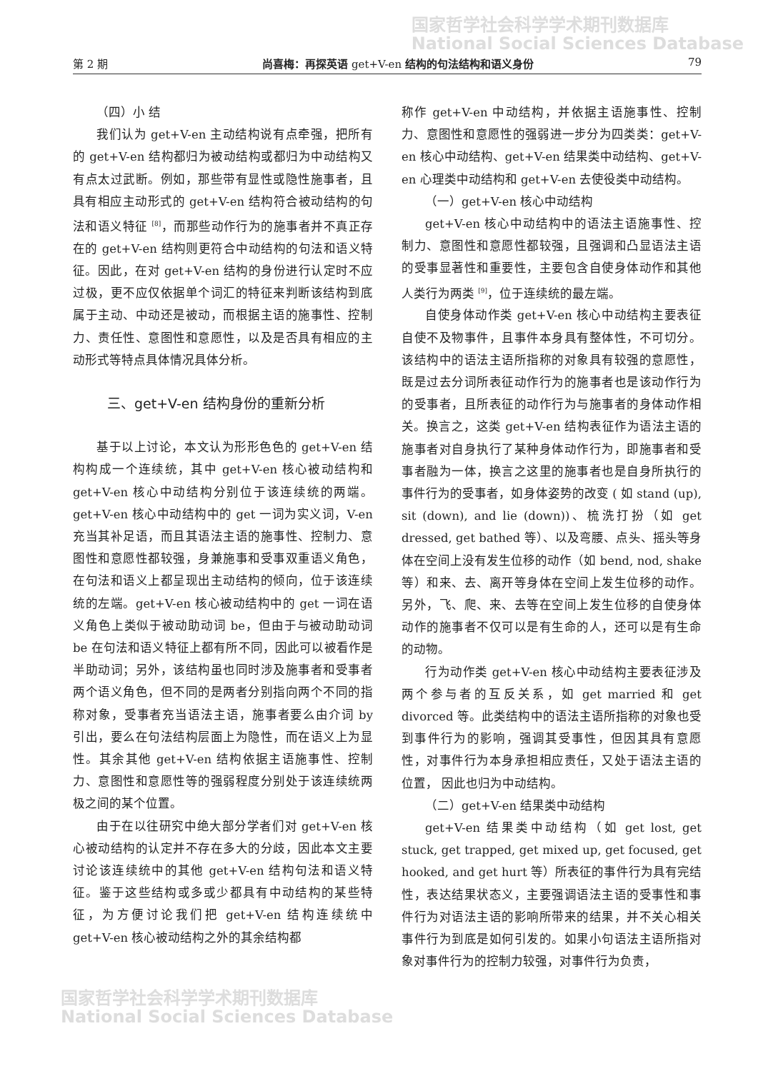国家哲学社会科学学术期刊数据库
National Social Sciences Database
第 2 期 尚喜梅：再探英语 get+V-en 结构的句法结构和语义身份 79
（四）小 结
我们认为 get+V-en 主动结构说有点牵强，把所有的 get+V-en 结构都归为被动结构或都归为中动结构又有点太过武断。例如，那些带有显性或隐性施事者，且具有相应主动形式的 get+V-en 结构符合被动结构的句法和语义特征 <sup>[8]</sup>，而那些动作行为的施事者并不真正存在的 get+V-en 结构则更符合中动结构的句法和语义特征。因此，在对 get+V-en 结构的身份进行认定时不应过极，更不应仅依据单个词汇的特征来判断该结构到底属于主动、中动还是被动，而根据主语的施事性、控制力、责任性、意图性和意愿性，以及是否具有相应的主动形式等特点具体情况具体分析。
三、get+V-en 结构身份的重新分析
基于以上讨论，本文认为形形色色的 get+V-en 结构构成一个连续统，其中 get+V-en 核心被动结构和 get+V-en 核心中动结构分别位于该连续统的两端。get+V-en 核心中动结构中的 get 一词为实义词，V-en 充当其补足语，而且其语法主语的施事性、控制力、意图性和意愿性都较强，身兼施事和受事双重语义角色，在句法和语义上都呈现出主动结构的倾向，位于该连续统的左端。get+V-en 核心被动结构中的 get 一词在语义角色上类似于被动助动词 be，但由于与被动助动词 be 在句法和语义特征上都有所不同，因此可以被看作是半助动词；另外，该结构虽也同时涉及施事者和受事者两个语义角色，但不同的是两者分别指向两个不同的指称对象，受事者充当语法主语，施事者要么由介词 by 引出，要么在句法结构层面上为隐性，而在语义上为显性。其余其他 get+V-en 结构依据主语施事性、控制力、意图性和意愿性等的强弱程度分别处于该连续统两极之间的某个位置。
由于在以往研究中绝大部分学者们对 get+V-en 核心被动结构的认定并不存在多大的分歧，因此本文主要讨论该连续统中的其他 get+V-en 结构句法和语义特征。鉴于这些结构或多或少都具有中动结构的某些特征，为方便讨论我们把 get+V-en 结构连续统中 get+V-en 核心被动结构之外的其余结构都
称作 get+V-en 中动结构，并依据主语施事性、控制力、意图性和意愿性的强弱进一步分为四类类：get+V-en 核心中动结构、get+V-en 结果类中动结构、get+V-en 心理类中动结构和 get+V-en 去使役类中动结构。
（一）get+V-en 核心中动结构
get+V-en 核心中动结构中的语法主语施事性、控制力、意图性和意愿性都较强，且强调和凸显语法主语的受事显著性和重要性，主要包含自使身体动作和其他人类行为两类 <sup>[9]</sup>，位于连续统的最左端。
自使身体动作类 get+V-en 核心中动结构主要表征自使不及物事件，且事件本身具有整体性，不可切分。该结构中的语法主语所指称的对象具有较强的意愿性，既是过去分词所表征动作行为的施事者也是该动作行为的受事者，且所表征的动作行为与施事者的身体动作相关。换言之，这类 get+V-en 结构表征作为语法主语的施事者对自身执行了某种身体动作行为，即施事者和受事者融为一体，换言之这里的施事者也是自身所执行的事件行为的受事者，如身体姿势的改变 ( 如 stand (up), sit (down), and lie (down))、梳洗打扮（如 get dressed, get bathed 等）、以及弯腰、点头、摇头等身体在空间上没有发生位移的动作（如 bend, nod, shake 等）和来、去、离开等身体在空间上发生位移的动作。另外，飞、爬、来、去等在空间上发生位移的自使身体动作的施事者不仅可以是有生命的人，还可以是有生命的动物。
行为动作类 get+V-en 核心中动结构主要表征涉及两个参与者的互反关系，如 get married 和 get divorced 等。此类结构中的语法主语所指称的对象也受到事件行为的影响，强调其受事性，但因其具有意愿性，对事件行为本身承担相应责任，又处于语法主语的位置， 因此也归为中动结构。
（二）get+V-en 结果类中动结构
get+V-en 结果类中动结构（如 get lost, get stuck, get trapped, get mixed up, get focused, get hooked, and get hurt 等）所表征的事件行为具有完结性，表达结果状态义，主要强调语法主语的受事性和事件行为对语法主语的影响所带来的结果，并不关心相关事件行为到底是如何引发的。如果小句语法主语所指对象对事件行为的控制力较强，对事件行为负责，
国家哲学社会科学学术期刊数据库
National Social Sciences Database